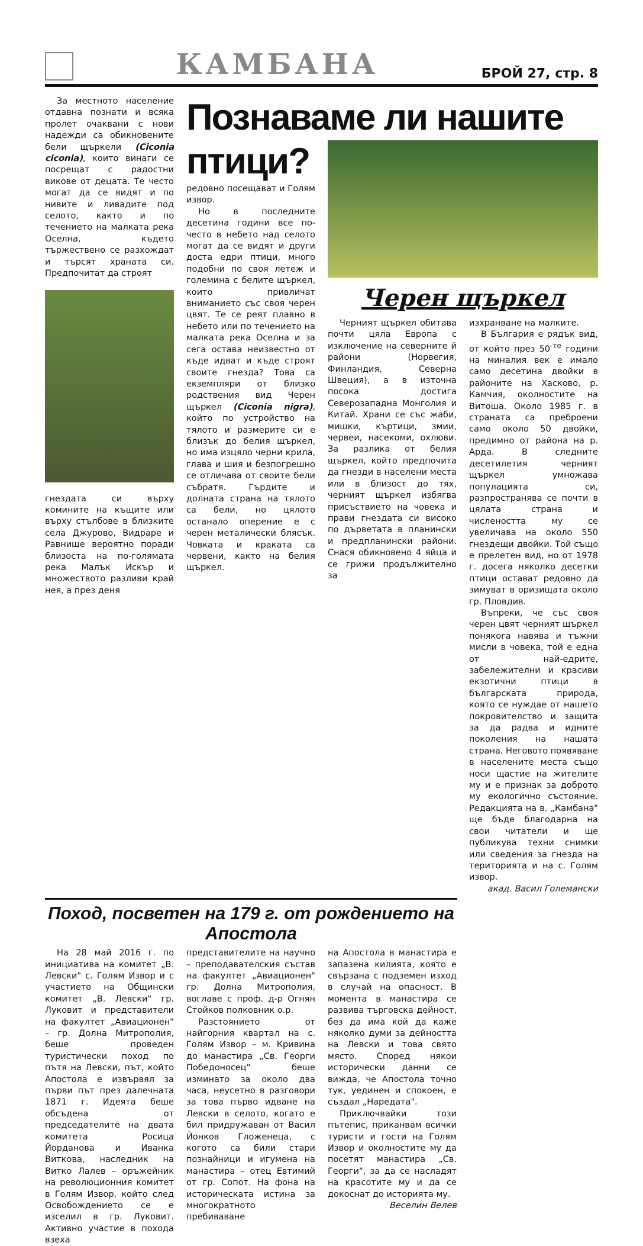КАМБАНА
БРОЙ 27, стр. 8
За местното население отдавна познати и всяка пролет очаквани с нови надежди са обикновените бели щъркели (Ciconia ciconia), които винаги се посрещат с радостни викове от децата. Те често могат да се видят и по нивите и ливадите под селото, както и по течението на малката река Оселна, където тържествено се разхождат и търсят храната си. Предпочитат да строят
гнездата си върху комините на къщите или върху стълбове в близките села Джурово, Видраре и Равнище вероятно поради близоста на по-голямата река Малък Искър и множеството разливи край нея, а през деня
Познаваме ли нашите птици?
редовно посещават и Голям извор.
Но в последните десетина години все по-често в небето над селото могат да се видят и други доста едри птици, много подобни по своя летеж и големина с белите щъркел, които привличат вниманието със своя черен цвят. Те се реят плавно в небето или по течението на малката река Оселна и за сега остава неизвестно от къде идват и къде строят своите гнезда? Това са екземпляри от близко родствения вид Черен щъркел (Ciconia nigra), който по устройство на тялото и размерите си е близък до белия щъркел, но има изцяло черни крила, глава и шия и безпогрешно се отличава от своите бели събратя. Гърдите и долната страна на тялото са бели, но цялото останало оперение е с черен металически блясък. Човката и краката са червени, както на белия щъркел.
Черен щъркел
Черният щъркел обитава почти цяла Европа с изключение на северните й райони (Норвегия, Финландия, Северна Швеция), а в източна посока достига Северозападна Монголия и Китай. Храни се със жаби, мишки, къртици, змии, червеи, насекоми, охлюви. За разлика от белия щъркел, който предпочита да гнезди в населени места или в близост до тях, черният щъркел избягва присъствието на човека и прави гнездата си високо по дърветата в планински и предпланински райони. Снася обикновено 4 яйца и се грижи продължително за
изхранване на малките.
В България е рядък вид, от който през 50<sup>-те</sup> години на миналия век е имало само десетина двойки в районите на Хасково, р. Камчия, околностите на Витоша. Около 1985 г. в страната са преброени само около 50 двойки, предимно от района на р. Арда. В следните десетилетия черният щъркел умножава популацията си, разпространява се почти в цялата страна и числеността му се увеличава на около 550 гнездещи двойки. Той също е прелетен вид, но от 1978 г. досега няколко десетки птици остават редовно да зимуват в оризищата около гр. Пловдив.
Въпреки, че със своя черен цвят черният щъркел понякога навява и тъжни мисли в човека, той е една от най-едрите, забележителни и красиви екзотични птици в българската природа, която се нуждае от нашето покровителство и защита за да радва и идните поколения на нашата страна. Неговото появяване в населените места също носи щастие на жителите му и е признак за доброто му екологично състояние. Редакцията на в. „Камбана" ще бъде благодарна на свои читатели и ще публикува техни снимки или сведения за гнезда на територията и на с. Голям извор.
акад. Васил Големански
Поход, посветен на 179 г. от рождението на Апостола
На 28 май 2016 г. по инициатива на комитет „В. Левски" с. Голям Извор и с участието на Общински комитет „В. Левски" гр. Луковит и представители на факултет „Авиационен" – гр. Долна Митрополия, беше проведен туристически поход по пътя на Левски, път, който Апостола е извървял за първи път през далечната 1871 г. Идеята беше обсъдена от председателите на двата комитета Росица Йорданова и Иванка Виткова, наследник на Витко Лалев – оръжейник на революционния комитет в Голям Извор, който след Освобождението се е изселил в гр. Луковит. Активно участие в похода взеха
представителите на научно – преподавателския състав на факултет „Авиационен" гр. Долна Митрополия, воглаве с проф. д-р Огнян Стойков полковник о.р.
Разстоянието от найгорния квартал на с. Голям Извор – м. Кривина до манастира „Св. Георги Победоносец" беше изминато за около два часа, неусетно в разговори за това първо идване на Левски в селото, когато е бил придружаван от Васил Йонков Гложенеца, с когото са били стари познайници и игумена на манастира – отец Евтимий от гр. Сопот. На фона на историческата истина за многократното пребиваване
на Апостола в манастира е запазена килията, която е свързана с подземен изход в случай на опасност. В момента в манастира се развива търговска дейност, без да има кой да каже няколко думи за дейността на Левски и това свято място. Според някои исторически данни се вижда, че Апостола точно тук, уединен и спокоен, е създал „Наредата".
Приключвайки този пътепис, приканвам всички туристи и гости на Голям Извор и околностите му да посетят манастира „Св. Георги", за да се насладят на красотите му и да се докоснат до историята му.
Веселин Велев